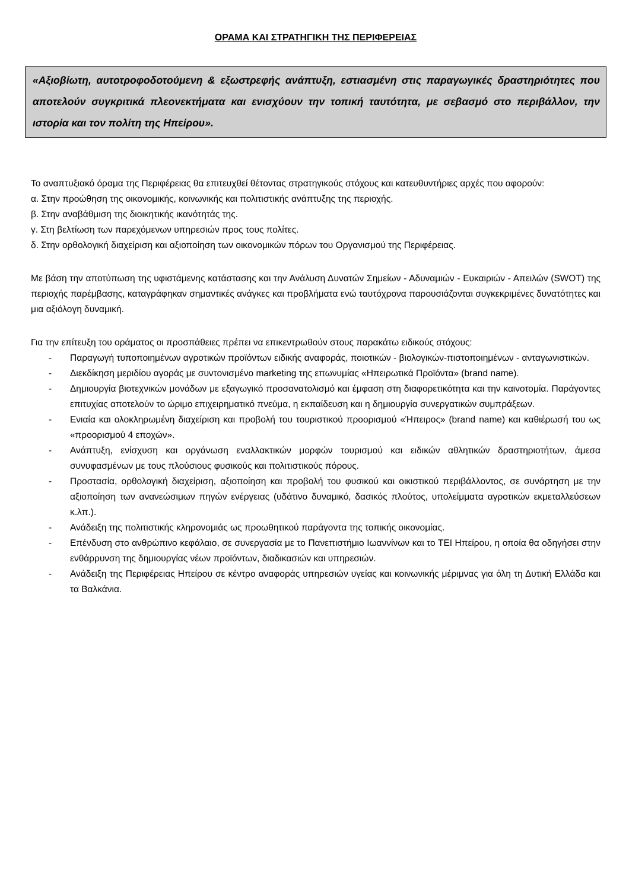ΟΡΑΜΑ ΚΑΙ ΣΤΡΑΤΗΓΙΚΗ ΤΗΣ ΠΕΡΙΦΕΡΕΙΑΣ
«Αξιοβίωτη, αυτοτροφοδοτούμενη & εξωστρεφής ανάπτυξη, εστιασμένη στις παραγωγικές δραστηριότητες που αποτελούν συγκριτικά πλεονεκτήματα και ενισχύουν την τοπική ταυτότητα, με σεβασμό στο περιβάλλον, την ιστορία και τον πολίτη της Ηπείρου».
Το αναπτυξιακό όραμα της Περιφέρειας θα επιτευχθεί θέτοντας στρατηγικούς στόχους και κατευθυντήριες αρχές που αφορούν:
α. Στην προώθηση της οικονομικής, κοινωνικής και πολιτιστικής ανάπτυξης της περιοχής.
β. Στην αναβάθμιση της διοικητικής ικανότητάς της.
γ. Στη βελτίωση των παρεχόμενων υπηρεσιών προς τους πολίτες.
δ. Στην ορθολογική διαχείριση και αξιοποίηση των οικονομικών πόρων του Οργανισμού της Περιφέρειας.
Με βάση την αποτύπωση της υφιστάμενης κατάστασης και την Ανάλυση Δυνατών Σημείων - Αδυναμιών - Ευκαιριών - Απειλών (SWOT) της περιοχής παρέμβασης, καταγράφηκαν σημαντικές ανάγκες και προβλήματα ενώ ταυτόχρονα παρουσιάζονται συγκεκριμένες δυνατότητες και μια αξιόλογη δυναμική.
Για την επίτευξη του οράματος οι προσπάθειες πρέπει να επικεντρωθούν στους παρακάτω ειδικούς στόχους:
- Παραγωγή τυποποιημένων αγροτικών προϊόντων ειδικής αναφοράς, ποιοτικών - βιολογικών-πιστοποιημένων - ανταγωνιστικών.
- Διεκδίκηση μεριδίου αγοράς με συντονισμένο marketing της επωνυμίας «Ηπειρωτικά Προϊόντα» (brand name).
- Δημιουργία βιοτεχνικών μονάδων με εξαγωγικό προσανατολισμό και έμφαση στη διαφορετικότητα και την καινοτομία. Παράγοντες επιτυχίας αποτελούν το ώριμο επιχειρηματικό πνεύμα, η εκπαίδευση και η δημιουργία συνεργατικών συμπράξεων.
- Ενιαία και ολοκληρωμένη διαχείριση και προβολή του τουριστικού προορισμού «Ήπειρος» (brand name) και καθιέρωσή του ως «προορισμού 4 εποχών».
- Ανάπτυξη, ενίσχυση και οργάνωση εναλλακτικών μορφών τουρισμού και ειδικών αθλητικών δραστηριοτήτων, άμεσα συνυφασμένων με τους πλούσιους φυσικούς και πολιτιστικούς πόρους.
- Προστασία, ορθολογική διαχείριση, αξιοποίηση και προβολή του φυσικού και οικιστικού περιβάλλοντος, σε συνάρτηση με την αξιοποίηση των ανανεώσιμων πηγών ενέργειας (υδάτινο δυναμικό, δασικός πλούτος, υπολείμματα αγροτικών εκμεταλλεύσεων κ.λπ.).
- Ανάδειξη της πολιτιστικής κληρονομιάς ως προωθητικού παράγοντα της τοπικής οικονομίας.
- Επένδυση στο ανθρώπινο κεφάλαιο, σε συνεργασία με το Πανεπιστήμιο Ιωαννίνων και το ΤΕΙ Ηπείρου, η οποία θα οδηγήσει στην ενθάρρυνση της δημιουργίας νέων προϊόντων, διαδικασιών και υπηρεσιών.
- Ανάδειξη της Περιφέρειας Ηπείρου σε κέντρο αναφοράς υπηρεσιών υγείας και κοινωνικής μέριμνας για όλη τη Δυτική Ελλάδα και τα Βαλκάνια.